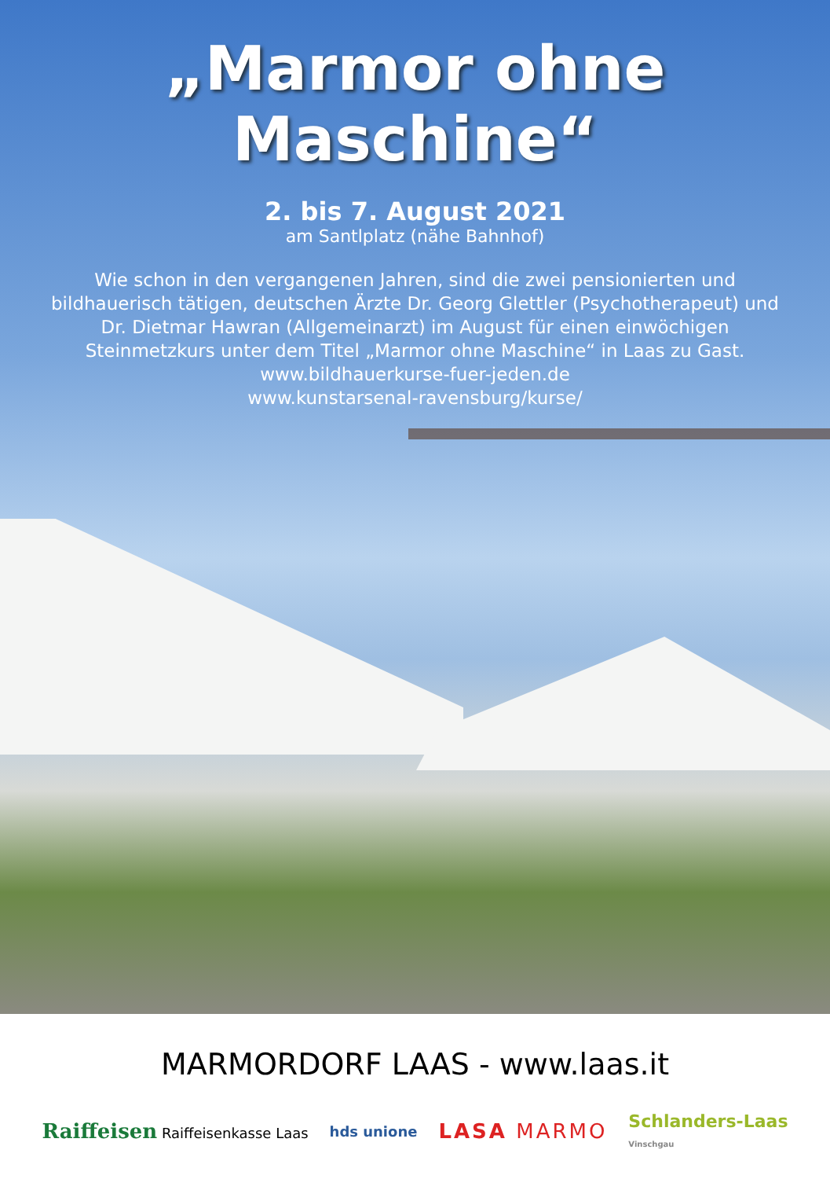„Marmor ohne Maschine“
2. bis 7. August 2021
am Santlplatz (nähe Bahnhof)
Wie schon in den vergangenen Jahren, sind die zwei pensionierten und bildhauerisch tätigen, deutschen Ärzte Dr. Georg Glettler (Psychotherapeut) und Dr. Dietmar Hawran (Allgemeinarzt) im August für einen einwöchigen Steinmetzkurs unter dem Titel „Marmor ohne Maschine“ in Laas zu Gast.
www.bildhauerkurse-fuer-jeden.de
www.kunstarsenal-ravensburg/kurse/
MARMORDORF LAAS - www.laas.it
Raiffeisen Raiffeisenkasse Laas hds unione LASA MARMO Schlanders-Laas
Vinschgau